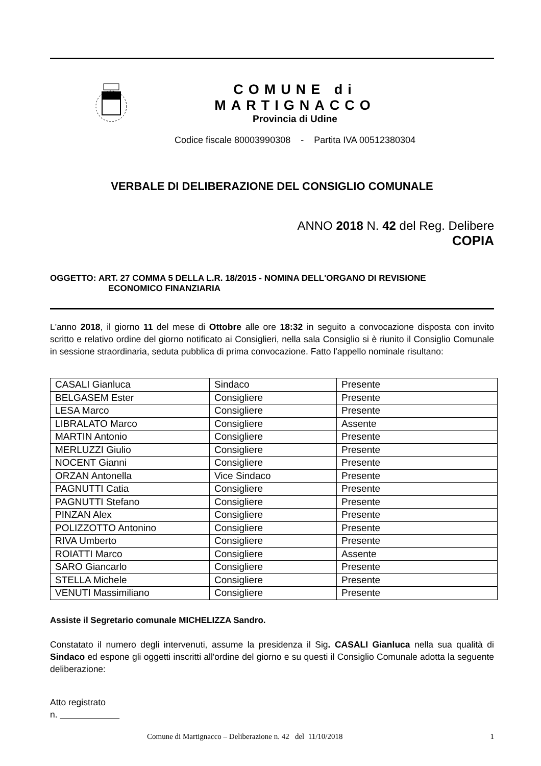COMUNE di MARTIGNACCO
Provincia di Udine
Codice fiscale 80003990308 - Partita IVA 00512380304
VERBALE DI DELIBERAZIONE DEL CONSIGLIO COMUNALE
ANNO 2018 N. 42 del Reg. Delibere
COPIA
OGGETTO: ART. 27 COMMA 5 DELLA L.R. 18/2015 - NOMINA DELL'ORGANO DI REVISIONE
ECONOMICO FINANZIARIA
L'anno 2018, il giorno 11 del mese di Ottobre alle ore 18:32 in seguito a convocazione disposta con invito scritto e relativo ordine del giorno notificato ai Consiglieri, nella sala Consiglio si è riunito il Consiglio Comunale in sessione straordinaria, seduta pubblica di prima convocazione. Fatto l'appello nominale risultano:
| CASALI Gianluca | Sindaco | Presente |
| BELGASEM Ester | Consigliere | Presente |
| LESA Marco | Consigliere | Presente |
| LIBRALATO Marco | Consigliere | Assente |
| MARTIN Antonio | Consigliere | Presente |
| MERLUZZI Giulio | Consigliere | Presente |
| NOCENT Gianni | Consigliere | Presente |
| ORZAN Antonella | Vice Sindaco | Presente |
| PAGNUTTI Catia | Consigliere | Presente |
| PAGNUTTI Stefano | Consigliere | Presente |
| PINZAN Alex | Consigliere | Presente |
| POLIZZOTTO Antonino | Consigliere | Presente |
| RIVA Umberto | Consigliere | Presente |
| ROIATTI Marco | Consigliere | Assente |
| SARO Giancarlo | Consigliere | Presente |
| STELLA Michele | Consigliere | Presente |
| VENUTI Massimiliano | Consigliere | Presente |
Assiste il Segretario comunale MICHELIZZA Sandro.
Constatato il numero degli intervenuti, assume la presidenza il Sig. CASALI Gianluca nella sua qualità di Sindaco ed espone gli oggetti inscritti all'ordine del giorno e su questi il Consiglio Comunale adotta la seguente deliberazione:
Atto registrato
n.
Comune di Martignacco – Deliberazione n. 42 del 11/10/2018 1